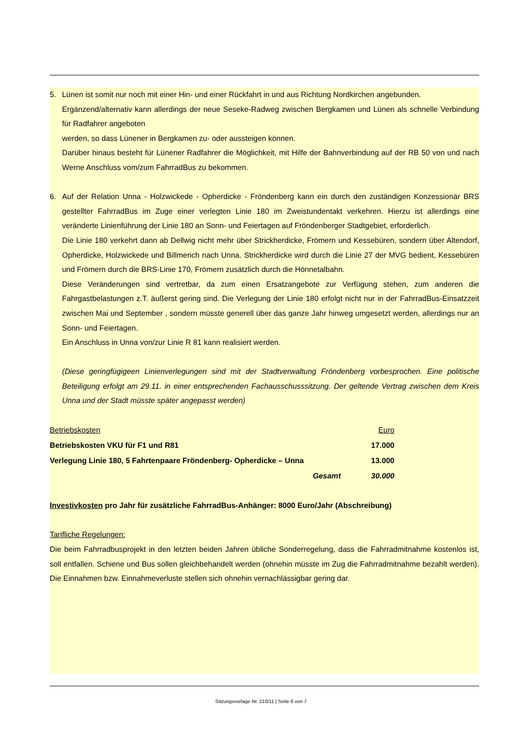5. Lünen ist somit nur noch mit einer Hin- und einer Rückfahrt in und aus Richtung Nordkirchen angebunden.
Ergänzend/alternativ kann allerdings der neue Seseke-Radweg zwischen Bergkamen und Lünen als schnelle Verbindung für Radfahrer angeboten
werden, so dass Lünener in Bergkamen zu- oder aussteigen können.
Darüber hinaus besteht für Lünener Radfahrer die Möglichkeit, mit Hilfe der Bahnverbindung auf der RB 50 von und nach Werne Anschluss vom/zum FahrradBus zu bekommen.
6. Auf der Relation Unna - Holzwickede - Opherdicke - Fröndenberg kann ein durch den zuständigen Konzessionär BRS gestellter FahrradBus im Zuge einer verlegten Linie 180 im Zweistundentakt verkehren. Hierzu ist allerdings eine veränderte Linienführung der Linie 180 an Sonn- und Feiertagen auf Fröndenberger Stadtgebiet, erforderlich.
Die Linie 180 verkehrt dann ab Dellwig nicht mehr über Strickherdicke, Frömern und Kessebüren, sondern über Altendorf, Opherdicke, Holzwickede und Billmerich nach Unna. Strickherdicke wird durch die Linie 27 der MVG bedient, Kessebüren und Frömern durch die BRS-Linie 170, Frömern zusätzlich durch die Hönnetalbahn.
Diese Veränderungen sind vertretbar, da zum einen Ersatzangebote zur Verfügung stehen, zum anderen die Fahrgastbelastungen z.T. äußerst gering sind. Die Verlegung der Linie 180 erfolgt nicht nur in der FahrradBus-Einsatzzeit zwischen Mai und September , sondern müsste generell über das ganze Jahr hinweg umgesetzt werden, allerdings nur an Sonn- und Feiertagen.
Ein Anschluss in Unna von/zur Linie R 81 kann realisiert werden.
(Diese geringfügigeen Linienverlegungen sind mit der Stadtverwaltung Fröndenberg vorbesprochen. Eine politische Beteiligung erfolgt am 29.11. in einer entsprechenden Fachausschusssitzung. Der geltende Vertrag zwischen dem Kreis Unna und der Stadt müsste später angepasst werden)
| Betriebskosten | Euro |
| Betriebskosten VKU für F1 und R81 | 17.000 |
| Verlegung Linie 180, 5 Fahrtenpaare Fröndenberg- Opherdicke – Unna | 13.000 |
| Gesamt | 30.000 |
Investivkosten pro Jahr für zusätzliche FahrradBus-Anhänger: 8000 Euro/Jahr (Abschreibung)
Tarifliche Regelungen:
Die beim Fahrradbusprojekt in den letzten beiden Jahren übliche Sonderregelung, dass die Fahrradmitnahme kostenlos ist, soll entfallen. Schiene und Bus sollen gleichbehandelt werden (ohnehin müsste im Zug die Fahrradmitnahme bezahlt werden). Die Einnahmen bzw. Einnahmeverluste stellen sich ohnehin vernachlässigbar gering dar.
Sitzungsvorlage Nr. 210/11 | Seite 6 von 7